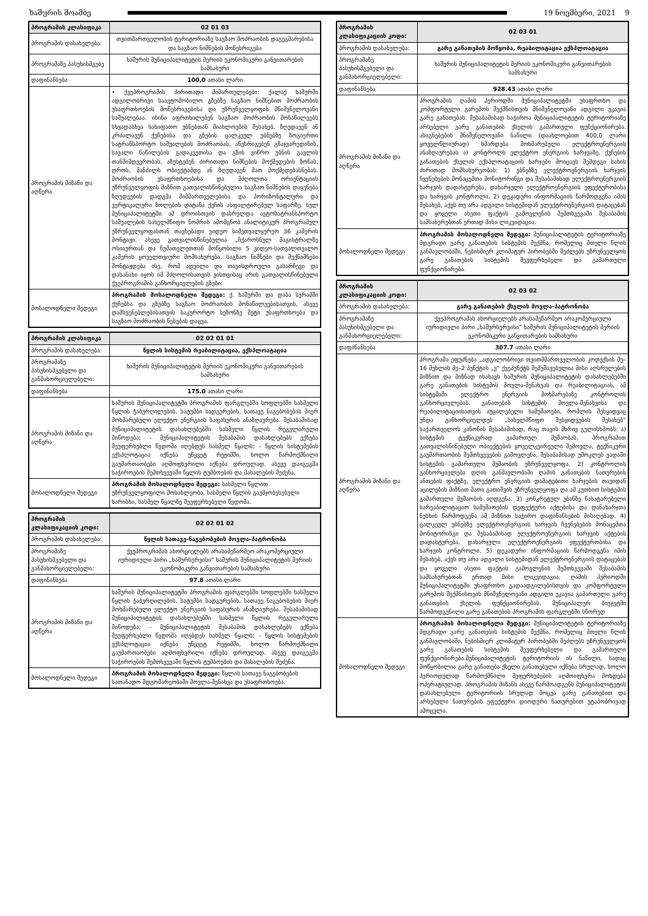ხაშურის მოამბე 19 ნოემბერი, 2021 9
| პროგრამის კლასიფიკა | 02 01 03 |
| პროგრამის დასახელება: | თვითმართველობის ტერიტორიაზე საგზაო მოძრაობის დაგეგმარებისა და საგზაო ნიშნების მოწესრიგება |
| პროგრამაზე პასუხისმგებე | ხაშურის მუნიციპალიტეტის მერიის ეკონომიკური განვითარების სამსახური |
| დაფინანსება | 100,0 ათასი ლარი |
| პროგრამის მიზანი და აღწერა | • ქვეპროგრამის ძირითადი მიმართულებები: ქალაქ ხაშურში ადგილობრივი საავტომობილო გზებზე საგზაო ნიშნებით მოძრაობის უსაფრთხოების მოწესრიგებისა და უზრუნველყოფის მნიშვნელოვანი საშუალებაა. ისინი აფრთხილებენ საგზაო მოძრაობის მონაწილეებს სხვადასხვა სახიფათო უბნებთან მიახლოების შესახებ, ზღუდავენ ან კრძალავენ ქუჩებისა და გზების ცალკეულ უბნებზე ზოგიერთი სატრანსპორტო საშუალების მოძრაობას, აწესრიგებენ გზაჯვარედინის, სავალი ნაწილების გადაკვეთისა და გზის ვიწრო უბნის გავლის თანმიმდევრობას, აზუსტებენ ძირითადი ნიშნების მოქმედების ზონას, დროს, მანძილს ობიექტამდე ან ზღუდავენ მათ მოქმედებასნებას. მოძრაობის უსაფრთხოებისა და მძღოლთა ორიენტაციის უზრუნველყოფის მიზნით გათვალისწინებულია საგზაო ნიშნების დაყენება ზღუდეების დადგმა მიმმართველებისა და ჰორიზონტალური და ვერტიკალური ზოლების დატანა ქუჩის ასფალტირებულ საფარზე. სულ მუნიციპალიტეტში ამ დროისთვის დასრულდა ავტოსატრანსპორტო საშუალების სახელმწიფო ნომრის ამომცნობ ანალიტიკურ პროგრამულ უზრუნველყოფასთან თავსებადი ვიდეო სამეთვალყურეო 36 კამერის მონტაჟი. ასევე გათვალისწინებულია „ჩქაროსნულ მაგისტრალზე ოსიაურთან და ჩუმათელეთთან მოწყობილი 5 ვიდეო-სათვალთვალო კამერის ყოველთვიური მომსახურება. საგზაო ნიშნები და შუქნიშნები მონტაჟდება ისე, რომ ადვილი და თავისდროული გასარჩევი და დასანახი იყოს იმ მძღოლისათვის ვისთვისაც არის გათვალისწინებული ქვეპროგრამის განხორციელების გზები: |
| მოსალოდნელი შედეგი | პროგრამის მოსალოდნელი შედეგი: ქ. ხაშურში და დაბა სურამში ქუჩებსა და გზებზე საგზაო მოძრაობის მონაწილეებისათვის, ასევე დამსვენებლებისათვის საკურორტო სეზონზე მეტი უსაფრთხოება და საგზაო მოძრაობის წესების დაცვა. |
| პროგრამის კლასიფიკა | 02 02 01 01 |
| პროგრამის დასახელება: | წყლის სისტემის რეაბილიტაცია, ექსპლოატაცია |
| პროგრამაზე პასუხისმგებელი და განმახორციელებელი: | ხაშურის მუნიციპალიტეტის მერიის ეკონომიკური განვითარების სამსახური |
| დაფინანსება | 175.0 ათასი ლარი |
| პროგრამის მიზანი და აღწერა | ხაშურის მუნიციპალიტეტში პროგრამის ფარგლებში სოფლებში სასმელი წყლის ჭაბურღილების, სატუმბი სადგურების, სათავე ნაგებობების მიერ მოხმარებული ელექტო ენერგიის საფასურის ანაზღაურება. შესაბამისად მუნიციპალიტეტის დასახლებებში სასმელი წყლის რეგულარული მიწოდება; - მუნიციპალიტეტის შესაბამის დასახლებებს ექნება შეუფერხებლი წვდომა იღებდეს სასმელ წყალს; - წყლის სისტემების ექსპლოტაცია იქნება უწყვეტ რეჟიმში, ხოლო წარმოქმნილი გაუმართაობები აღმოფხვრილი იქნება დროულად. ასევე დაიგეგმა საჭიროების შემთხვევაში წყლის ტუმბოების და მასალების შეძენა. |
| მოსალოდნელი შედეგი | პროგრამის მოსალოდნელი შედეგი: სასმელი წყლით უზრუნველყოფილი მოსახლეობა, სასმელი წყლის გაუმჯობესებული ხარისხი, სასმელ წყალზე შეუფერხებელი წვდომა. |
| პროგრამის კლასიფიკაციის კოდი: | 02 02 01 02 |
| პროგრამის დასახელება: | წყლის სათავე-ნაგებობების მოვლა-პატრონობა |
| პროგრამაზე პასუხისმგებელი და განმახორციელებელი: | ქვეპროგრამას ახორციელებს არასამეწარმეო არაკომერციული იურიდიული პირი „ხაშურსერვისი“ ხაშურის მუნიციპალიტეტის მერიის ეკონომიკური განვითარების სამსახური |
| დაფინანსება | 97.8 ათასი ლარი |
| პროგრამის მიზანი და აღწერა | ხაშურის მუნიციპალიტეტში პროგრამის ფარგლებში სოფლებში სასმელი წყლის ჭაბურღილების, სატუმბი სადგურების, სათავე ნაგებობების მიერ მოხმარებული ელექტო ენერგიის საფასურის ანაზღაურება. შესაბამისად მუნიციპალიტეტის დასახლებებში სასმელი წყლის რეგულარული მიწოდება; - მუნიციპალიტეტის შესაბამის დასახლებებს ექნება შეუფერხებლი წვდომა იღებდეს სასმელ წყალს; - წყლის სისტემების ექსპლოტაცია იქნება უწყვეტ რეჟიმში, ხოლო წარმოქმნილი გაუმართაობები აღმოფხვრილი იქნება დროულად. ასევე დაიგეგმა საჭიროების შემთხვევაში წყლის ტუმბოების და მასალების შეძენა. |
| მოსალოდნელი შედეგი | პროგრამის მოსალოდნელი შედეგი: წყლის სათავე ნაგებობების სათანადო მდგომარეობაში მოვლა-შენახვა და უსაფრთხოება. |
| პროგრამის კლასიფიკაციის კოდი: | 02 03 01 |
| პროგრამის დასახელება: | გარე განათების მოწყობა, რეაბილიტაცია ექსპლოატაცია |
| პროგრამაზე პასუხისმგებელი და განმახორციელებელი: | ხაშურის მუნიციპალიტეტის მერიის ეკონომიკური განვითარების სამსახური |
| დაფინანსება | 928.43 ათასი ლარი |
| პროგრამის მიზანი და აღწერა | პროგრამის ღამის პერიოდში მუნიციპალიტეტში უსაფრთხო და კომფორტული გარემოს შექმნისთვის მნიშვნელოვანი ადგილი უკავია გარე განათებას. შესაბამისად საჭიროა მუნიციპალიტეტის ტერიტორიაზე არსებული გარე განათების ქსელის გამართული ფუნქციონირება. ასიგნებების მნიშვნელოვანი ნაწილი (დაახლოებით 400,0 ლარი ყოველწლიურად) ხმარდება მოხმარებული ელექტროენერგიის ანაზღაურებას ა) კონტროლს ელექტრო ენერგიის ხარჯვაზე. ქუჩების განათების ქსელის ექსპლოატაციის ხარჯები მოიცავს შემდეგი სახის ძირითად მომსახურეობას: 1) უბნებზე ელექტროენერგიის ხარჯვის ჩვენებების მონაცემთა მონიტორინგი და შესაბამისად ელექტროენერგიის ხარჯვის დადასტურება, დახარჯული ელექტროენერგიის ეფექტურობისა და ხარჯვის კონტროლი. 2) დეკადური ინფორმაციის წარმოდგენა იმის შესახებ, აქვს თუ არა ადგილი სისტემიდან ელექტროენერგიის დატაცებას და ყოველი ასეთი ფაქტის გამოვლენის შემთხვევაში შესაბამის სამსახურებთან ერთად მისი ლიკვიდაცია. |
| მოსალოდნელი შედეგი | პროგრამის მოსალოდნელი შედეგი: მუნიციპალიტეტის ტერიტორიაზე მდგრადი გარე განათების სისტემის შექმნა, რომელიც მთელი წლის განმავლობაში, ნებისმიერ კლიმატურ პირობებში შეძლებს უზრუნველყოს გარე განათების სისტემის შეუფერხებელი და გამართული ფუნქციონირება. |
| პროგრამის კლასიფიკაციის კოდი: | 02 03 02 |
| პროგრამის დასახელება: | გარე განათების ქსელის მოვლა-პატრონობა |
| პროგრამაზე პასუხისმგებელი და განმახორციელებელი: | ქვეპროგრამას ახორციელებს არასამეწარმეო არაკომერციული იურიდიული პირი „ხაშურსერვისი“ ხაშურის მუნიციპალიტეტის მერიის ეკონომიკური განვითარების სამსახური |
| დაფინანსება | 307.7 ათასი ლარი |
| პროგრამის მიზანი და აღწერა | პროგრამა ეფუძნება „ადგილობრივი თვითმმართველობის კოდექსის მე–16 მუხლის მე–2 პუნქტის „ვ“ ქვეპუნქტს შემუშავებულია მისი აღსრულების მიზნით და მიზნად ისახავს ხაშურის მუნიციპალიტეტის დასახლებებში გარე განათების სისტემის მოვლა-შენახვას და რეაბილიტაციას, ამ სისტემაში ელექტრო ენერგიის მოხმარებაზე კონტროლის განხორციელებას. განათების სისტემის მოვლა-შენახვისა და რეაბილიტაციისათვის აუცილებელი სამუშაოები, რომლის შესყიდვაც უნდა განხორციელდეს „სახელმწიფო შესყიდვების შესახებ“ საქართველოს კანონის შესაბამისად, რაც თავის მხრივ გულისხმობს: ა) სისტემის ტექნიკურად გამართულ მუშაობას. პროგრამით გათვალისწინებული ობიექტების ყოველკვირეული შემოვლა, ტექნიკური გაუმართაობის შემთხვევების გამოვლენა, შესაბამისად უმოკლეს ვადაში სისტემის გამართული მუშაობის უზრუნველყოფა. 2) კონტროლის განხორციელება დღის განმავლობაში ღამის განათების ნათურების ანთების ფაქტზე, ელექტრო ენერგიის დამატებითი ხარჯების თავიდან აცილების მიზნით მათი გათიშვის უზრუნველყოფა და ამ კუთხით სისტემის გამართული მუშაობის აღდგენა. 3) კონკრეტულ უბანზე ჩასატარებელი სარეაბილიტაციო სამუშაოების დეფექტური აქტებისა და დანახარჯთა ნუსხის წარმოდგენა ამ მიზნით საჭირო დაფინანსების მისაღებად. 4) ცალკეულ უბნებზე ელექტროენერგიის ხარჯვის ჩვენებების მონაცემთა მონიტორინგი და შესაბამისად ელექტროენერგიის ხარჯვის აქტების დადასტურება, დახარჯული ელექტროენერგიის ეფექტურობისა და ხარჯვის კონტროლი. 5) დეკადური ინფორმაციის წარმოდგენა იმის შესახებ, აქვს თუ არა ადგილი სისტემიდან ელექტროენერგიის დატაცებას და ყოველი ასეთი ფაქტის გამოვლენის შემთხვევაში შესაბამის სამსახურებთან ერთად მისი ლიკვიდაცია. ღამის პერიოდში მუნიციპალიტეტში უსაფრთხო გადაადგილებისთვის და კომფორტული გარემოს შექმნისთვის მნიშვნელოვანი ადგილი უკავია გამართული გარე განათების ქსელის ფუნქციონირებას. მუნიციპალურ ბიუჯეტში წარმოდგენილი გარე განათების პროგრამის ფარგლებში სწორედ |
| მოსალოდნელი შედეგი | პროგრამის მოსალოდნელი შედეგი: მუნიციპალიტეტის ტერიტორიაზე მდგრადი გარე განათების სისტემის შექმნა, რომელიც მთელი წლის განმავლობაში, ნებისმიერ კლიმატურ პირობებში შეძლებს უზრუნველყოს გარე განათების სისტემის შეუფერხებელი და გამართული ფუნქციონირება.მუნიციპალიტეტის ტერიტორიის ის ნაწილი, სადაც მოწყობილია გარე განათება ქსელი განათებული იქნება სრულად, ხოლო პერიოდულად წარმოქმნილი შეფერხებების აღმოიფხვრა მოხდება ოპერატიულად. პროგრამის მიზანს ასევე წარმოადგენს მუნიციპალიტეტის დასახლებული ტერიტორიის სრულად მოცვა გარე განათებით და არსებული ნათურების ეფექტური დიოდური ნათურებით ეტაპობრივად ამოცვლა. |